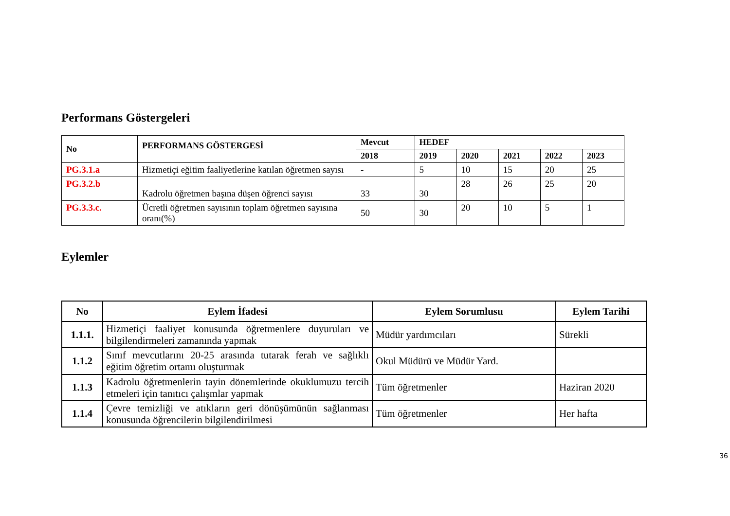Performans Göstergeleri
| No | PERFORMANS GÖSTERGESİ | Mevcut | HEDEF | | | | |
| --- | --- | --- | --- | --- | --- | --- | --- |
| | | 2018 | 2019 | 2020 | 2021 | 2022 | 2023 |
| PG.3.1.a | Hizmetiçi eğitim faaliyetlerine katılan öğretmen sayısı | - | 5 | 10 | 15 | 20 | 25 |
| PG.3.2.b | Kadrolu öğretmen başına düşen öğrenci sayısı | 33 | 30 | 28 | 26 | 25 | 20 |
| PG.3.3.c. | Ücretli öğretmen sayısının toplam öğretmen sayısına oranı(%) | 50 | 30 | 20 | 10 | 5 | 1 |
Eylemler
| No | Eylem İfadesi | Eylem Sorumlusu | Eylem Tarihi |
| --- | --- | --- | --- |
| 1.1.1. | Hizmetiçi faaliyet konusunda öğretmenlere duyuruları ve bilgilendirmeleri zamanında yapmak | Müdür yardımcıları | Sürekli |
| 1.1.2 | Sınıf mevcutlarını 20-25 arasında tutarak ferah ve sağlıklı eğitim öğretim ortamı oluşturmak | Okul Müdürü ve Müdür Yard. | |
| 1.1.3 | Kadrolu öğretmenlerin tayin dönemlerinde okuklumuzu tercih etmeleri için tanıtıcı çalışmlar yapmak | Tüm öğretmenler | Haziran 2020 |
| 1.1.4 | Çevre temizliği ve atıkların geri dönüşümünün sağlanması konusunda öğrencilerin bilgilendirilmesi | Tüm öğretmenler | Her hafta |
36